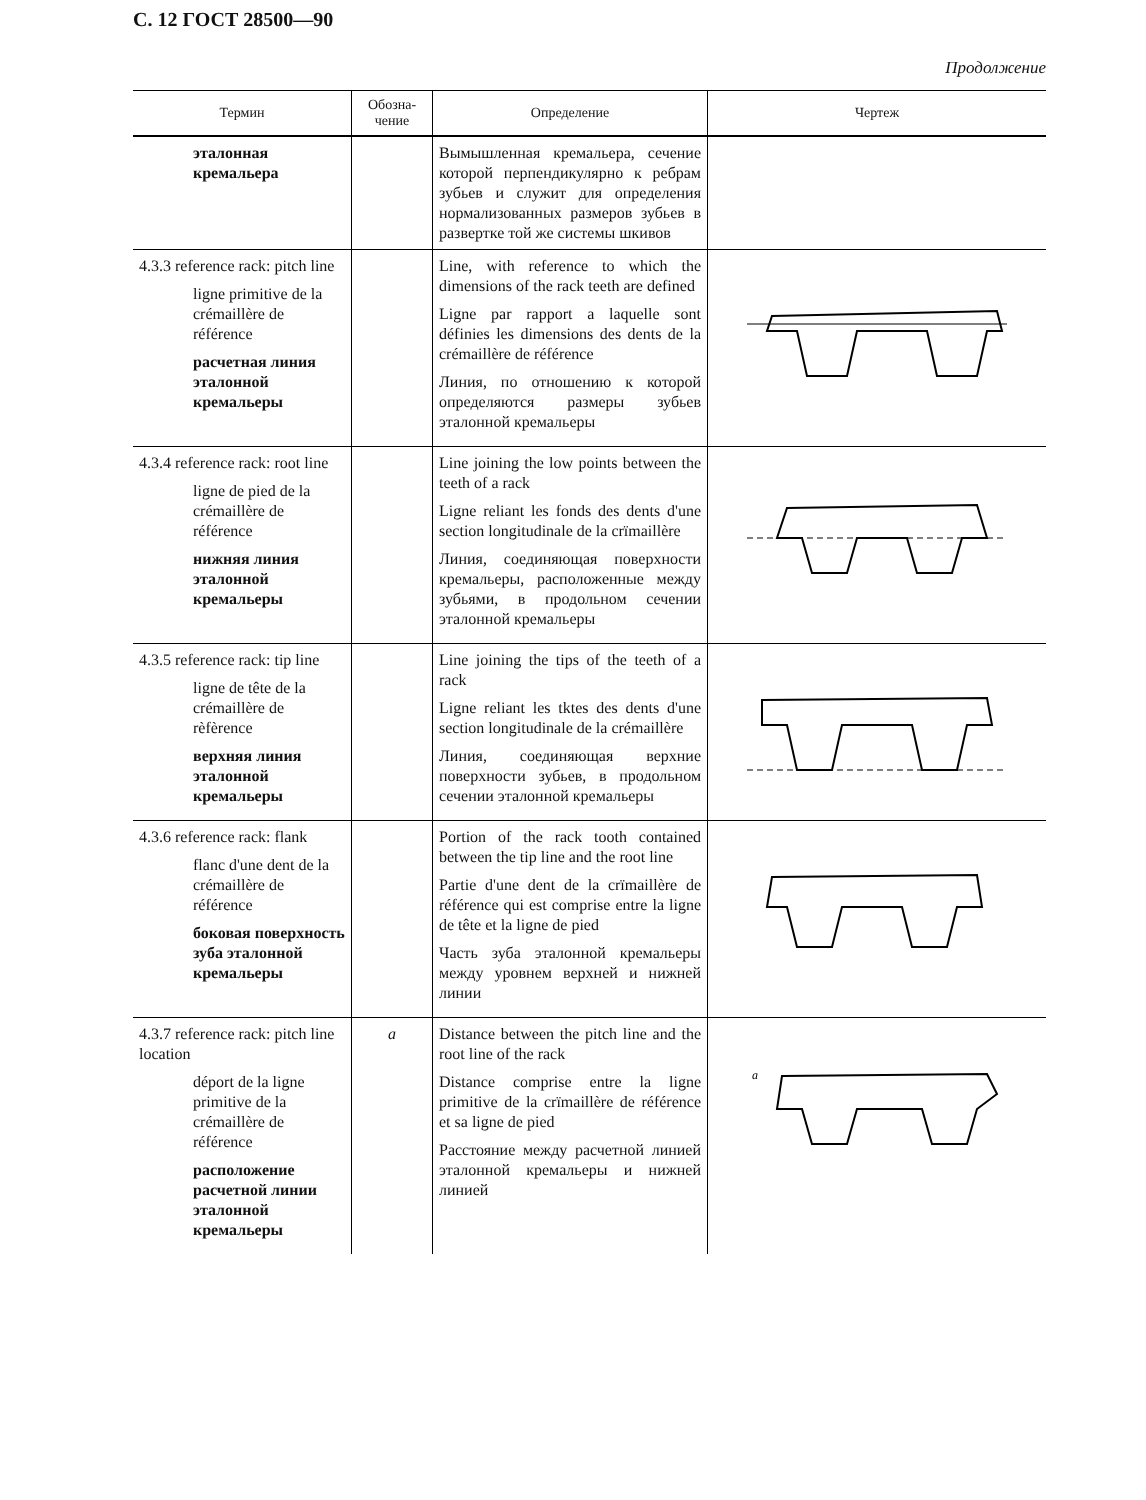С. 12 ГОСТ 28500—90
Продолжение
| Термин | Обозна- чение | Определение | Чертеж |
| --- | --- | --- | --- |
| эталонная кремальера | | Вымышленная кремальера, сечение которой перпендикулярно к ребрам зубьев и служит для определения нормализованных размеров зубьев в развертке той же системы шкивов | |
| 4.3.3 reference rack: pitch line ligne primitive de la crémaillère de référence расчетная линия эталонной кремальеры | | Line, with reference to which the dimensions of the rack teeth are defined Ligne par rapport a laquelle sont définies les dimensions des dents de la crémaillère de référence Линия, по отношению к которой определяются размеры зубьев эталонной кремальеры | |
| 4.3.4 reference rack: root line ligne de pied de la crémaillère de référence нижняя линия эталонной кремальеры | | Line joining the low points between the teeth of a rack Ligne reliant les fonds des dents d'une section longitudinale de la crïmaillère Линия, соединяющая поверхности кремальеры, расположенные между зубьями, в продольном сечении эталонной кремальеры | |
| 4.3.5 reference rack: tip line ligne de tête de la crémaillère de rèfèrence верхняя линия эталонной кремальеры | | Line joining the tips of the teeth of a rack Ligne reliant les tktes des dents d'une section longitudinale de la crémaillère Линия, соединяющая верхние поверхности зубьев, в продольном сечении эталонной кремальеры | |
| 4.3.6 reference rack: flank flanc d'une dent de la crémaillère de référence боковая поверхность зуба эталонной кремальеры | | Portion of the rack tooth contained between the tip line and the root line Partie d'une dent de la crïmaillère de référence qui est comprise entre la ligne de tête et la ligne de pied Часть зуба эталонной кремальеры между уровнем верхней и нижней линии | |
| 4.3.7 reference rack: pitch line location déport de la ligne primitive de la crémaillère de référence расположение расчетной линии эталонной кремальеры | a | Distance between the pitch line and the root line of the rack Distance comprise entre la ligne primitive de la crïmaillère de référence et sa ligne de pied Расстояние между расчетной линией эталонной кремальеры и нижней линией | a |